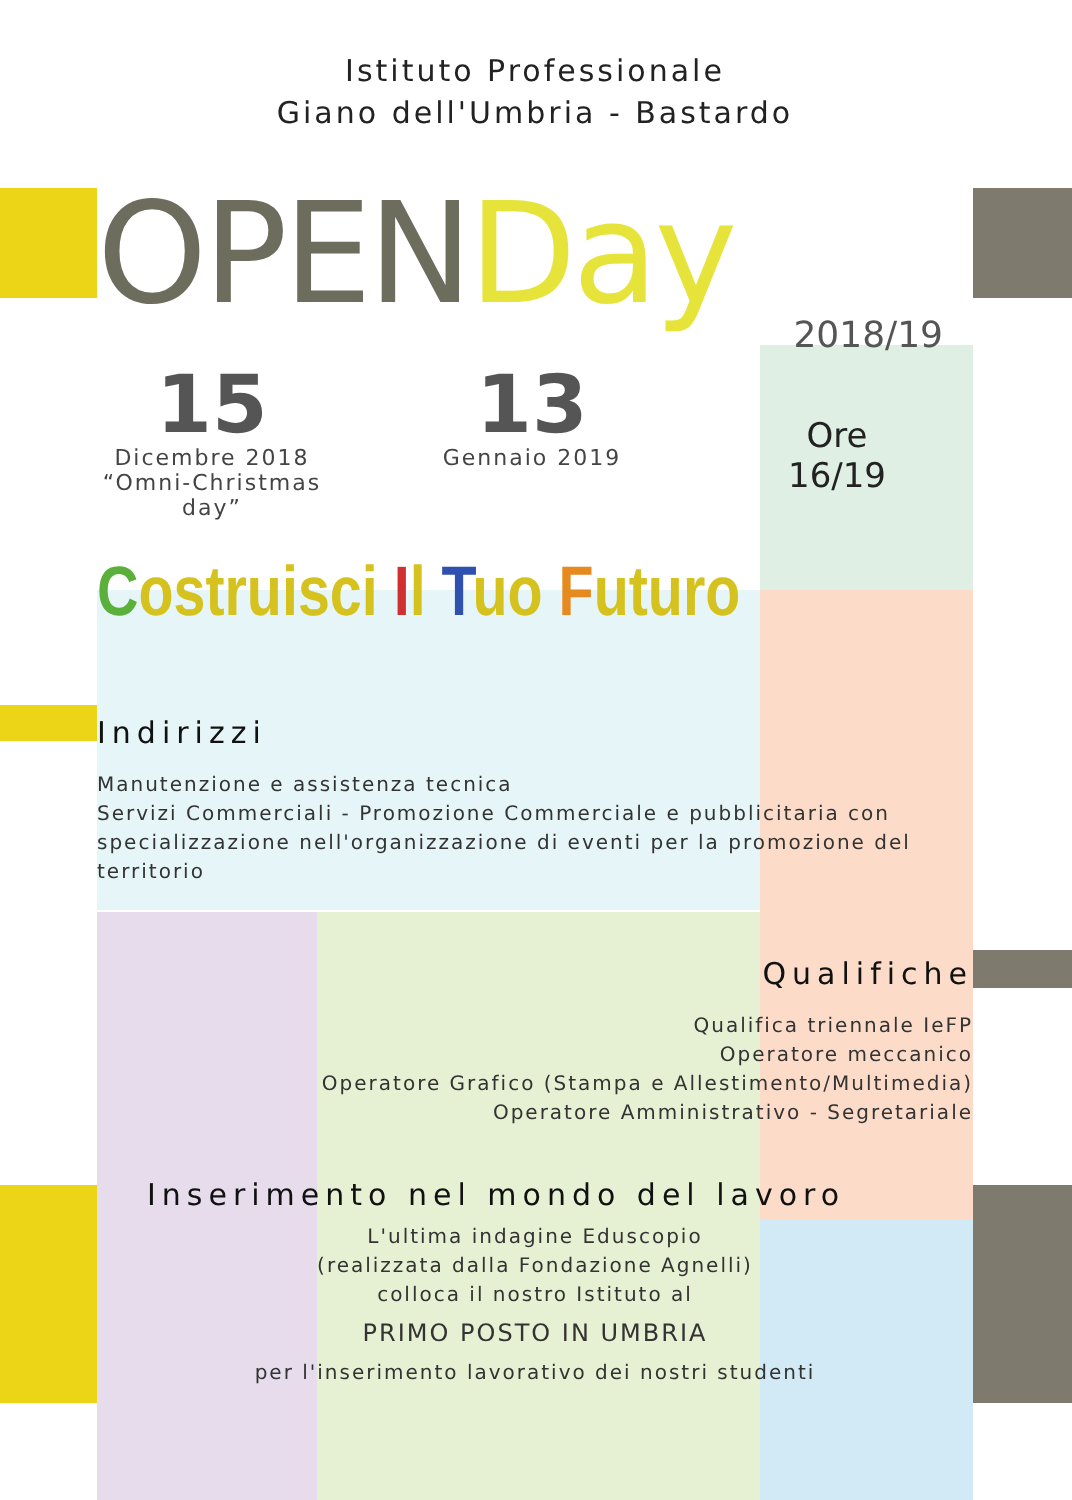Istituto Professionale
Giano dell'Umbria - Bastardo
OPENDay
2018/19
15
Dicembre 2018
“Omni-Christmas day”
13
Gennaio 2019
Ore
16/19
Costruisci Il Tuo Futuro
Indirizzi
Manutenzione e assistenza tecnica
Servizi Commerciali - Promozione Commerciale e pubblicitaria con specializzazione nell'organizzazione di eventi per la promozione del territorio
Qualifiche
Qualifica triennale IeFP
Operatore meccanico
Operatore Grafico (Stampa e Allestimento/Multimedia)
Operatore Amministrativo - Segretariale
Inserimento nel mondo del lavoro
L'ultima indagine Eduscopio
(realizzata dalla Fondazione Agnelli)
colloca il nostro Istituto al
PRIMO POSTO IN UMBRIA
per l'inserimento lavorativo dei nostri studenti